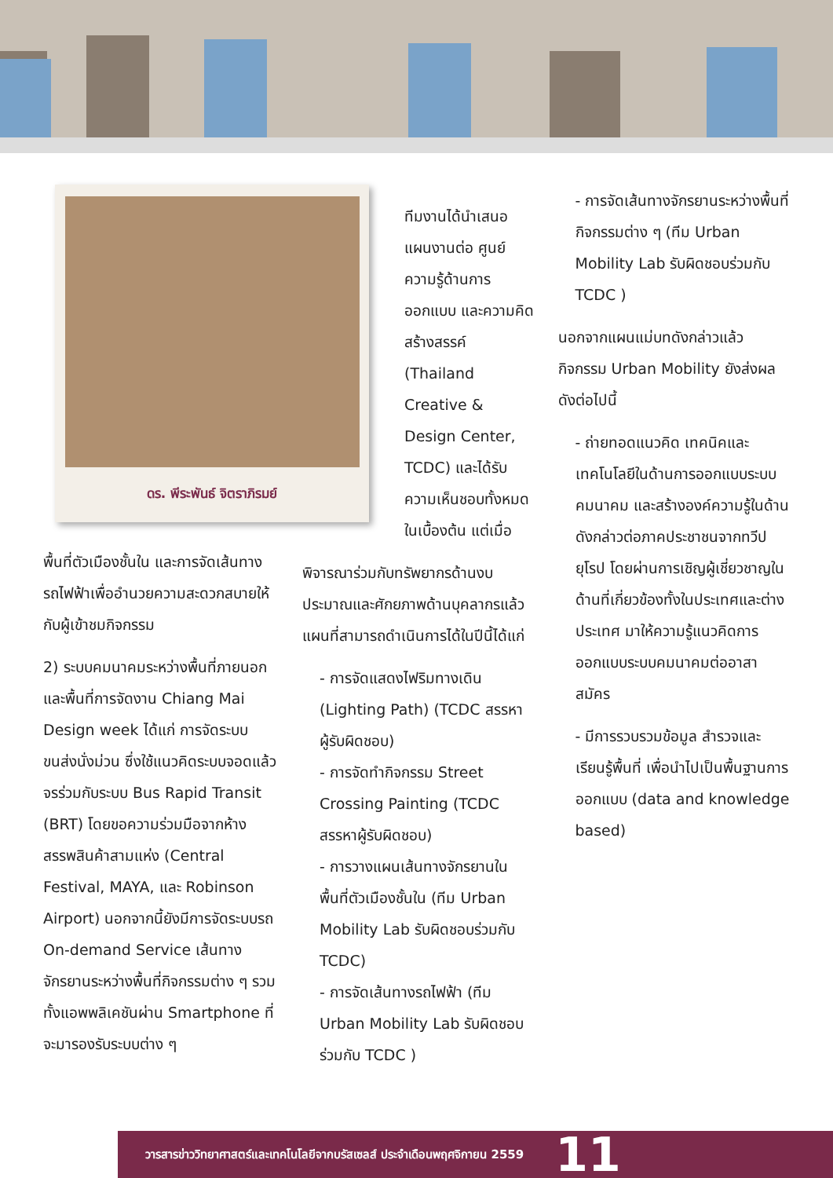ดร. พีระพันธ์ จิตราภิรมย์
พื้นที่ตัวเมืองชั้นใน และการจัดเส้นทางรถไฟฟ้าเพื่ออำนวยความสะดวกสบายให้กับผู้เข้าชมกิจกรรม
2) ระบบคมนาคมระหว่างพื้นที่ภายนอกและพื้นที่การจัดงาน Chiang Mai Design week ได้แก่ การจัดระบบขนส่งนั่งม่วน ซึ่งใช้แนวคิดระบบจอดแล้วจรร่วมกับระบบ Bus Rapid Transit (BRT) โดยขอความร่วมมือจากห้างสรรพสินค้าสามแห่ง (Central Festival, MAYA, และ Robinson Airport) นอกจากนี้ยังมีการจัดระบบรถ On-demand Service เส้นทางจักรยานระหว่างพื้นที่กิจกรรมต่าง ๆ รวมทั้งแอพพลิเคชันผ่าน Smartphone ที่จะมารองรับระบบต่าง ๆ
ทีมงานได้นำเสนอแผนงานต่อ ศูนย์ความรู้ด้านการออกแบบ และความคิดสร้างสรรค์ (Thailand Creative & Design Center, TCDC) และได้รับความเห็นชอบทั้งหมดในเบื้องต้น แต่เมื่อ
พิจารณาร่วมกับทรัพยากรด้านงบประมาณและศักยภาพด้านบุคลากรแล้ว แผนที่สามารถดำเนินการได้ในปีนี้ได้แก่
- การจัดแสดงไฟริมทางเดิน (Lighting Path) (TCDC สรรหาผู้รับผิดชอบ)
- การจัดทำกิจกรรม Street Crossing Painting (TCDC สรรหาผู้รับผิดชอบ)
- การวางแผนเส้นทางจักรยานในพื้นที่ตัวเมืองชั้นใน (ทีม Urban Mobility Lab รับผิดชอบร่วมกับ TCDC)
- การจัดเส้นทางรถไฟฟ้า (ทีม Urban Mobility Lab รับผิดชอบร่วมกับ TCDC )
- การจัดเส้นทางจักรยานระหว่างพื้นที่กิจกรรมต่าง ๆ (ทีม Urban Mobility Lab รับผิดชอบร่วมกับ TCDC )
นอกจากแผนแม่บทดังกล่าวแล้ว กิจกรรม Urban Mobility ยังส่งผลดังต่อไปนี้
- ถ่ายทอดแนวคิด เทคนิคและเทคโนโลยีในด้านการออกแบบระบบคมนาคม และสร้างองค์ความรู้ในด้านดังกล่าวต่อภาคประชาชนจากทวีปยุโรป โดยผ่านการเชิญผู้เชี่ยวชาญในด้านที่เกี่ยวข้องทั้งในประเทศและต่างประเทศ มาให้ความรู้แนวคิดการออกแบบระบบคมนาคมต่ออาสาสมัคร
- มีการรวบรวมข้อมูล สำรวจและเรียนรู้พื้นที่ เพื่อนำไปเป็นพื้นฐานการออกแบบ (data and knowledge based)
วารสารข่าววิทยาศาสตร์และเทคโนโลยีจากบรัสเซลส์ ประจำเดือนพฤศจิกายน 2559 11